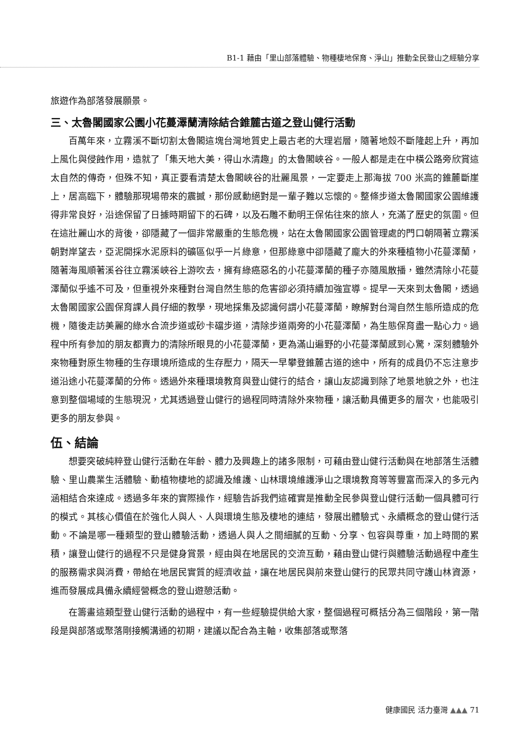B1-1 藉由「里山部落體驗、物種棲地保育、淨山」推動全民登山之經驗分享
旅遊作為部落發展願景。
三、太魯閣國家公園小花蔓澤蘭清除結合錐麓古道之登山健行活動
百萬年來，立霧溪不斷切割太魯閣這塊台灣地質史上最古老的大理岩層，隨著地殼不斷隆起上升，再加上風化與侵蝕作用，造就了「集天地大美，得山水清趣」的太魯閣峽谷。一般人都是走在中橫公路旁欣賞這太自然的傳奇，但殊不知，真正要看清楚太魯閣峽谷的壯麗風景，一定要走上那海拔 700 米高的錐麓斷崖上，居高臨下，體驗那現場帶來的震撼，那份感動絕對是一輩子難以忘懷的。整條步道太魯閣國家公園維護得非常良好，沿途保留了日據時期留下的石碑，以及石雕不動明王保佑往來的旅人，充滿了歷史的氛圍。但在這壯麗山水的背後，卻隱藏了一個非常嚴重的生態危機，站在太魯閣國家公園管理處的門口朝隔著立霧溪朝對岸望去，亞泥開採水泥原料的礦區似乎一片綠意，但那綠意中卻隱藏了龐大的外來種植物小花蔓澤蘭，隨著海風順著溪谷往立霧溪峽谷上游吹去，擁有綠癌惡名的小花蔓澤蘭的種子亦隨風散播，雖然清除小花蔓澤蘭似乎遙不可及，但重視外來種對台灣自然生態的危害卻必須持續加強宣導。提早一天來到太魯閣，透過太魯閣國家公園保育課人員仔細的教學，現地採集及認識何謂小花蔓澤蘭，瞭解對台灣自然生態所造成的危機，隨後走訪美麗的綠水合流步道或砂卡礑步道，清除步道兩旁的小花蔓澤蘭，為生態保育盡一點心力。過程中所有參加的朋友都賣力的清除所眼見的小花蔓澤蘭，更為滿山遍野的小花蔓澤蘭感到心驚，深刻體驗外來物種對原生物種的生存環境所造成的生存壓力，隔天一早攀登錐麓古道的途中，所有的成員仍不忘注意步道沿途小花蔓澤蘭的分佈。透過外來種環境教育與登山健行的結合，讓山友認識到除了地景地貌之外，也注意到整個場域的生態現況，尤其透過登山健行的過程同時清除外來物種，讓活動具備更多的層次，也能吸引更多的朋友參與。
伍、結論
想要突破純粹登山健行活動在年齡、體力及興趣上的諸多限制，可藉由登山健行活動與在地部落生活體驗、里山農業生活體驗、動植物棲地的認識及維護、山林環境維護淨山之環境教育等等豐富而深入的多元內涵相結合來達成。透過多年來的實際操作，經驗告訴我們這確實是推動全民參與登山健行活動一個具體可行的模式。其核心價值在於強化人與人、人與環境生態及棲地的連結，發展出體驗式、永續概念的登山健行活動。不論是哪一種類型的登山體驗活動，透過人與人之間細膩的互動、分享、包容與尊重，加上時間的累積，讓登山健行的過程不只是健身賞景，經由與在地居民的交流互動，藉由登山健行與體驗活動過程中產生的服務需求與消費，帶給在地居民實質的經濟收益，讓在地居民與前來登山健行的民眾共同守護山林資源，進而發展成具備永續經營概念的登山遊憩活動。
在籌畫這類型登山健行活動的過程中，有一些經驗提供給大家，整個過程可概括分為三個階段，第一階段是與部落或聚落剛接觸溝通的初期，建議以配合為主軸，收集部落或聚落
健康國民 活力臺灣 ▲▲▲ 71